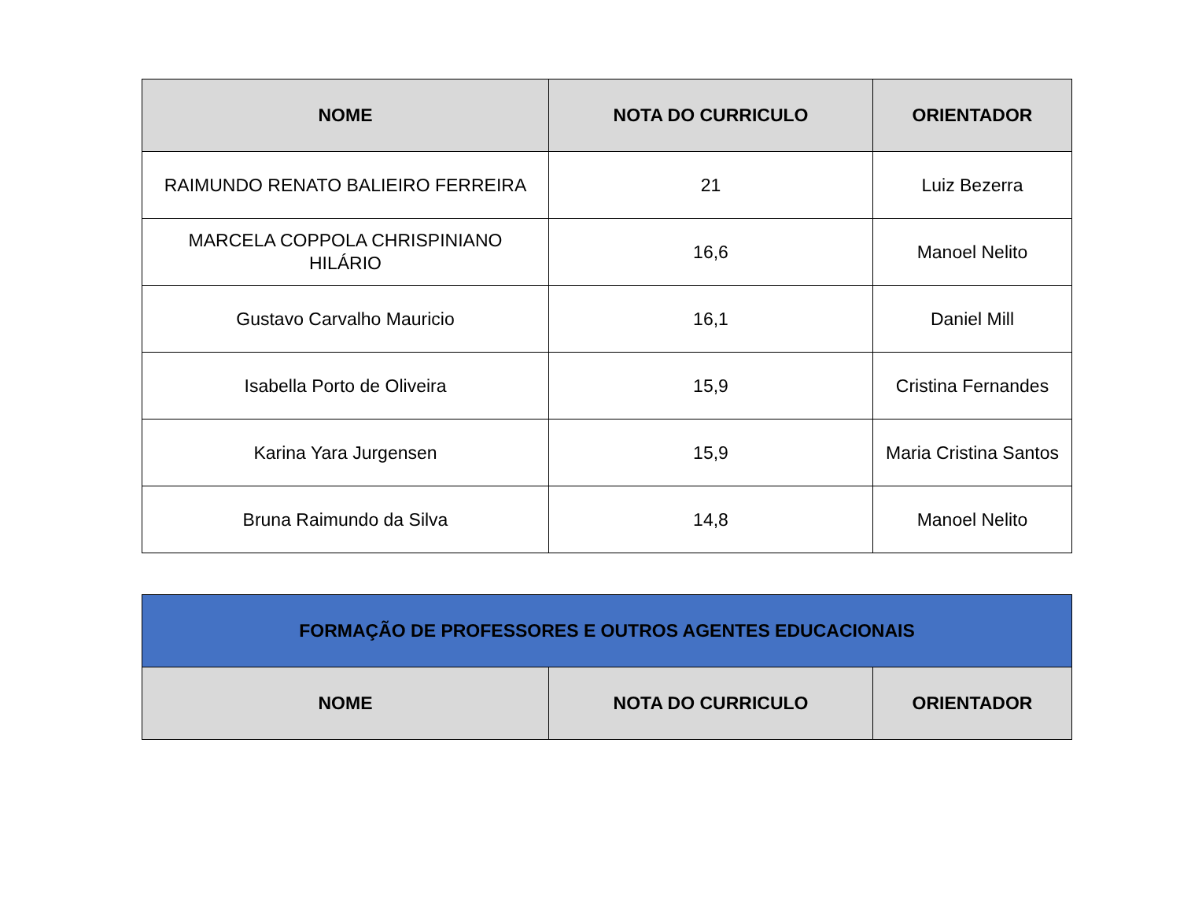| NOME | NOTA DO CURRICULO | ORIENTADOR |
| --- | --- | --- |
| RAIMUNDO RENATO BALIEIRO FERREIRA | 21 | Luiz Bezerra |
| MARCELA COPPOLA CHRISPINIANO HILÁRIO | 16,6 | Manoel Nelito |
| Gustavo Carvalho Mauricio | 16,1 | Daniel Mill |
| Isabella Porto de Oliveira | 15,9 | Cristina Fernandes |
| Karina Yara Jurgensen | 15,9 | Maria Cristina Santos |
| Bruna Raimundo da Silva | 14,8 | Manoel Nelito |
| FORMAÇÃO DE PROFESSORES E OUTROS AGENTES EDUCACIONAIS | | |
| --- | --- | --- |
| NOME | NOTA DO CURRICULO | ORIENTADOR |